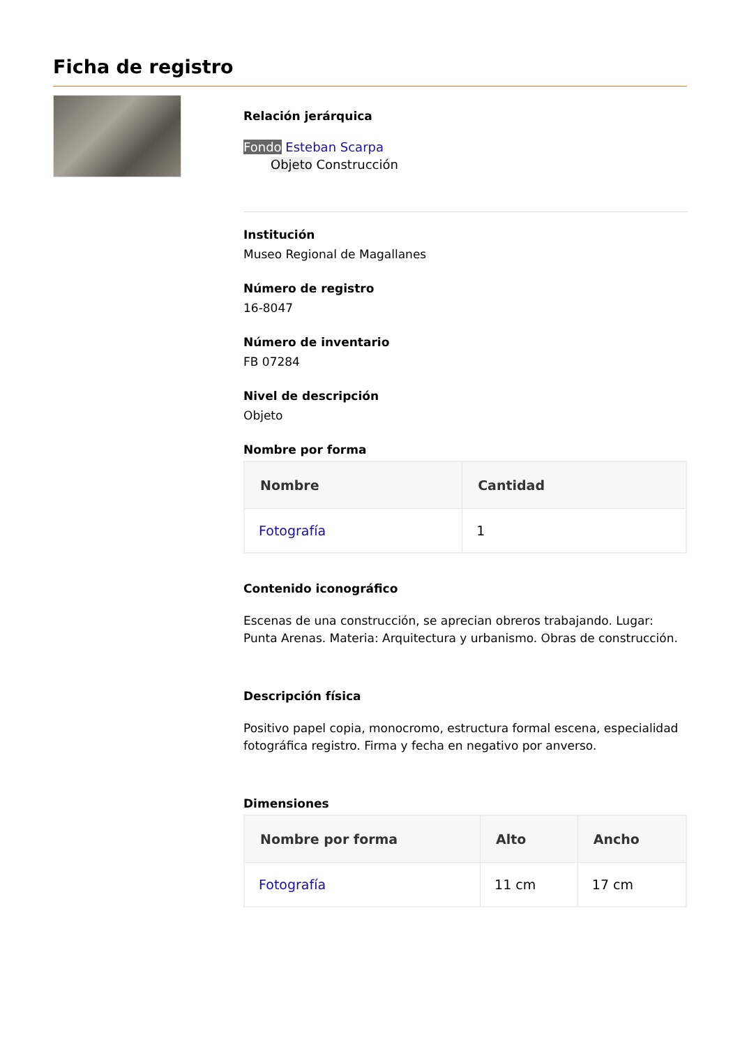Ficha de registro
Relación jerárquica
Fondo Esteban Scarpa
Objeto Construcción
Institución
Museo Regional de Magallanes
Número de registro
16-8047
Número de inventario
FB 07284
Nivel de descripción
Objeto
Nombre por forma
| Nombre | Cantidad |
| --- | --- |
| Fotografía | 1 |
Contenido iconográfico
Escenas de una construcción, se aprecian obreros trabajando. Lugar: Punta Arenas. Materia: Arquitectura y urbanismo. Obras de construcción.
Descripción física
Positivo papel copia, monocromo, estructura formal escena, especialidad fotográfica registro. Firma y fecha en negativo por anverso.
Dimensiones
| Nombre por forma | Alto | Ancho |
| --- | --- | --- |
| Fotografía | 11 cm | 17 cm |